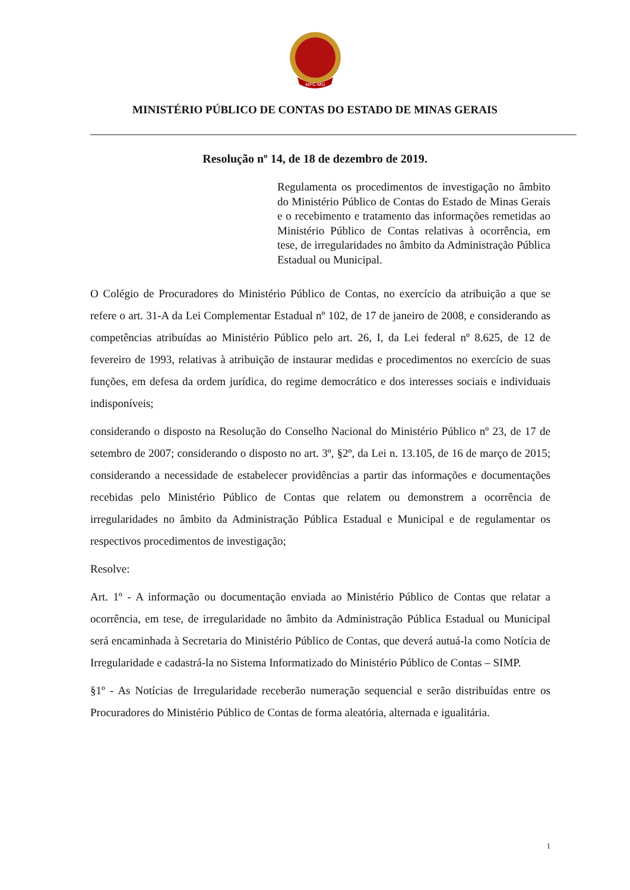MPC-MG
MINISTÉRIO PÚBLICO DE CONTAS DO ESTADO DE MINAS GERAIS
Resolução nº 14, de 18 de dezembro de 2019.
Regulamenta os procedimentos de investigação no âmbito do Ministério Público de Contas do Estado de Minas Gerais e o recebimento e tratamento das informações remetidas ao Ministério Público de Contas relativas à ocorrência, em tese, de irregularidades no âmbito da Administração Pública Estadual ou Municipal.
O Colégio de Procuradores do Ministério Público de Contas, no exercício da atribuição a que se refere o art. 31-A da Lei Complementar Estadual nº 102, de 17 de janeiro de 2008, e considerando as competências atribuídas ao Ministério Público pelo art. 26, I, da Lei federal nº 8.625, de 12 de fevereiro de 1993, relativas à atribuição de instaurar medidas e procedimentos no exercício de suas funções, em defesa da ordem jurídica, do regime democrático e dos interesses sociais e individuais indisponíveis;
considerando o disposto na Resolução do Conselho Nacional do Ministério Público nº 23, de 17 de setembro de 2007; considerando o disposto no art. 3º, §2º, da Lei n. 13.105, de 16 de março de 2015; considerando a necessidade de estabelecer providências a partir das informações e documentações recebidas pelo Ministério Público de Contas que relatem ou demonstrem a ocorrência de irregularidades no âmbito da Administração Pública Estadual e Municipal e de regulamentar os respectivos procedimentos de investigação;
Resolve:
Art. 1º - A informação ou documentação enviada ao Ministério Público de Contas que relatar a ocorrência, em tese, de irregularidade no âmbito da Administração Pública Estadual ou Municipal será encaminhada à Secretaria do Ministério Público de Contas, que deverá autuá-la como Notícia de Irregularidade e cadastrá-la no Sistema Informatizado do Ministério Público de Contas – SIMP.
§1º - As Notícias de Irregularidade receberão numeração sequencial e serão distribuídas entre os Procuradores do Ministério Público de Contas de forma aleatória, alternada e igualitária.
1